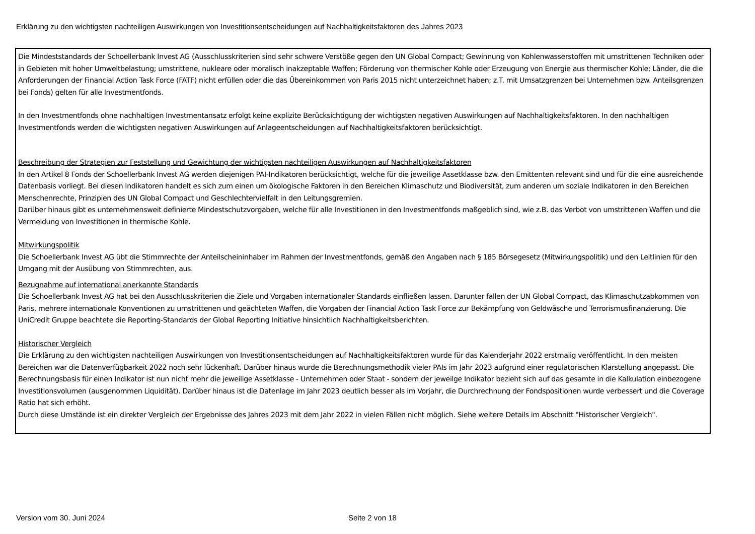Erklärung zu den wichtigsten nachteiligen Auswirkungen von Investitionsentscheidungen auf Nachhaltigkeitsfaktoren des Jahres 2023
Die Mindeststandards der Schoellerbank Invest AG (Ausschlusskriterien sind sehr schwere Verstöße gegen den UN Global Compact; Gewinnung von Kohlenwasserstoffen mit umstrittenen Techniken oder in Gebieten mit hoher Umweltbelastung; umstrittene, nukleare oder moralisch inakzeptable Waffen; Förderung von thermischer Kohle oder Erzeugung von Energie aus thermischer Kohle; Länder, die die Anforderungen der Financial Action Task Force (FATF) nicht erfüllen oder die das Übereinkommen von Paris 2015 nicht unterzeichnet haben; z.T. mit Umsatzgrenzen bei Unternehmen bzw. Anteilsgrenzen bei Fonds) gelten für alle Investmentfonds.
In den Investmentfonds ohne nachhaltigen Investmentansatz erfolgt keine explizite Berücksichtigung der wichtigsten negativen Auswirkungen auf Nachhaltigkeitsfaktoren. In den nachhaltigen Investmentfonds werden die wichtigsten negativen Auswirkungen auf Anlageentscheidungen auf Nachhaltigkeitsfaktoren berücksichtigt.
Beschreibung der Strategien zur Feststellung und Gewichtung der wichtigsten nachteiligen Auswirkungen auf Nachhaltigkeitsfaktoren
In den Artikel 8 Fonds der Schoellerbank Invest AG werden diejenigen PAI-Indikatoren berücksichtigt, welche für die jeweilige Assetklasse bzw. den Emittenten relevant sind und für die eine ausreichende Datenbasis vorliegt. Bei diesen Indikatoren handelt es sich zum einen um ökologische Faktoren in den Bereichen Klimaschutz und Biodiversität, zum anderen um soziale Indikatoren in den Bereichen Menschenrechte, Prinzipien des UN Global Compact und Geschlechtervielfalt in den Leitungsgremien.
Darüber hinaus gibt es unternehmensweit definierte Mindestschutzvorgaben, welche für alle Investitionen in den Investmentfonds maßgeblich sind, wie z.B. das Verbot von umstrittenen Waffen und die Vermeidung von Investitionen in thermische Kohle.
Mitwirkungspolitik
Die Schoellerbank Invest AG übt die Stimmrechte der Anteilscheininhaber im Rahmen der Investmentfonds, gemäß den Angaben nach § 185 Börsegesetz (Mitwirkungspolitik) und den Leitlinien für den Umgang mit der Ausübung von Stimmrechten, aus.
Bezugnahme auf international anerkannte Standards
Die Schoellerbank Invest AG hat bei den Ausschlusskriterien die Ziele und Vorgaben internationaler Standards einfließen lassen. Darunter fallen der UN Global Compact, das Klimaschutzabkommen von Paris, mehrere internationale Konventionen zu umstrittenen und geächteten Waffen, die Vorgaben der Financial Action Task Force zur Bekämpfung von Geldwäsche und Terrorismusfinanzierung. Die UniCredit Gruppe beachtete die Reporting-Standards der Global Reporting Initiative hinsichtlich Nachhaltigkeitsberichten.
Historischer Vergleich
Die Erklärung zu den wichtigsten nachteiligen Auswirkungen von Investitionsentscheidungen auf Nachhaltigkeitsfaktoren wurde für das Kalenderjahr 2022 erstmalig veröffentlicht. In den meisten Bereichen war die Datenverfügbarkeit 2022 noch sehr lückenhaft. Darüber hinaus wurde die Berechnungsmethodik vieler PAIs im Jahr 2023 aufgrund einer regulatorischen Klarstellung angepasst. Die Berechnungsbasis für einen Indikator ist nun nicht mehr die jeweilige Assetklasse - Unternehmen oder Staat - sondern der jeweilge Indikator bezieht sich auf das gesamte in die Kalkulation einbezogene Investitionsvolumen (ausgenommen Liquidität). Darüber hinaus ist die Datenlage im Jahr 2023 deutlich besser als im Vorjahr, die Durchrechnung der Fondspositionen wurde verbessert und die Coverage Ratio hat sich erhöht.
Durch diese Umstände ist ein direkter Vergleich der Ergebnisse des Jahres 2023 mit dem Jahr 2022 in vielen Fällen nicht möglich. Siehe weitere Details im Abschnitt "Historischer Vergleich".
Version vom 30. Juni 2024 Seite 2 von 18